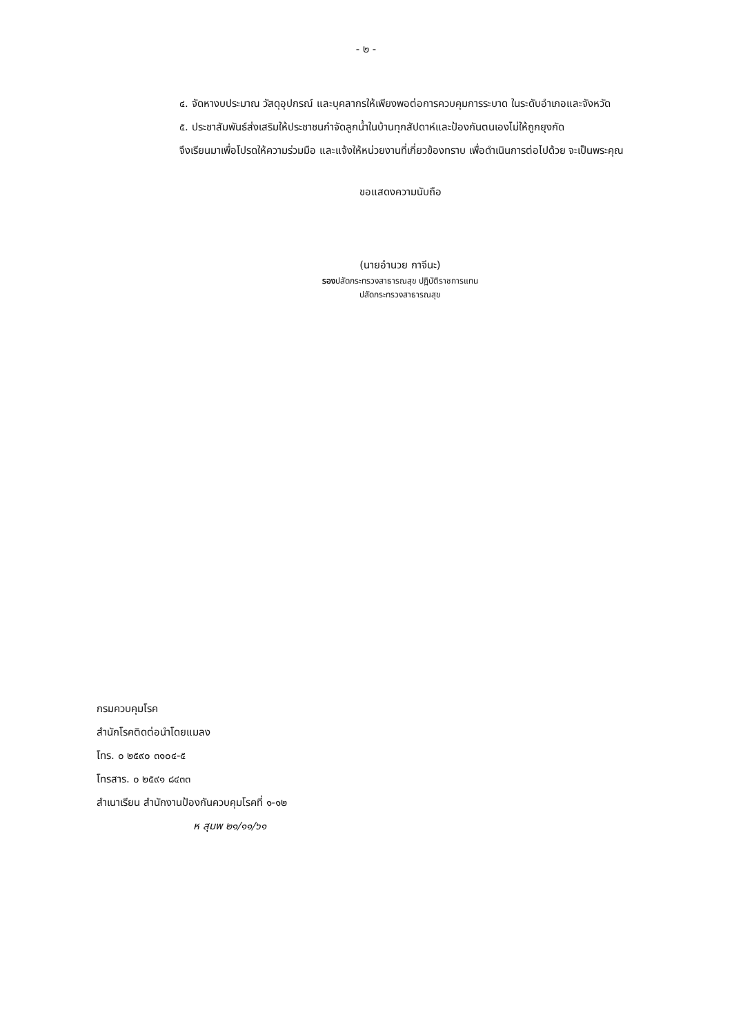- ๒ -
๔. จัดหางบประมาณ วัสดุอุปกรณ์ และบุคลากรให้เพียงพอต่อการควบคุมการระบาด ในระดับอำเภอและจังหวัด
๕. ประชาสัมพันธ์ส่งเสริมให้ประชาชนกำจัดลูกน้ำในบ้านทุกสัปดาห์และป้องกันตนเองไม่ให้ถูกยุงกัด
จึงเรียนมาเพื่อโปรดให้ความร่วมมือ และแจ้งให้หน่วยงานที่เกี่ยวข้องทราบ เพื่อดำเนินการต่อไปด้วย จะเป็นพระคุณ
ขอแสดงความนับถือ
(นายอำนวย กาจีนะ)
รองปลัดกระทรวงสาธารณสุข ปฏิบัติราชการแทน
ปลัดกระทรวงสาธารณสุข
กรมควบคุมโรค
สำนักโรคติดต่อนำโดยแมลง
โทร. ๐ ๒๕๙๐ ๓๑๐๔-๕
โทรสาร. ๐ ๒๕๙๑ ๘๔๓๓
สำเนาเรียน สำนักงานป้องกันควบคุมโรคที่ ๑-๑๒
ห สุมพ ๒๑/๑๑/๖๑